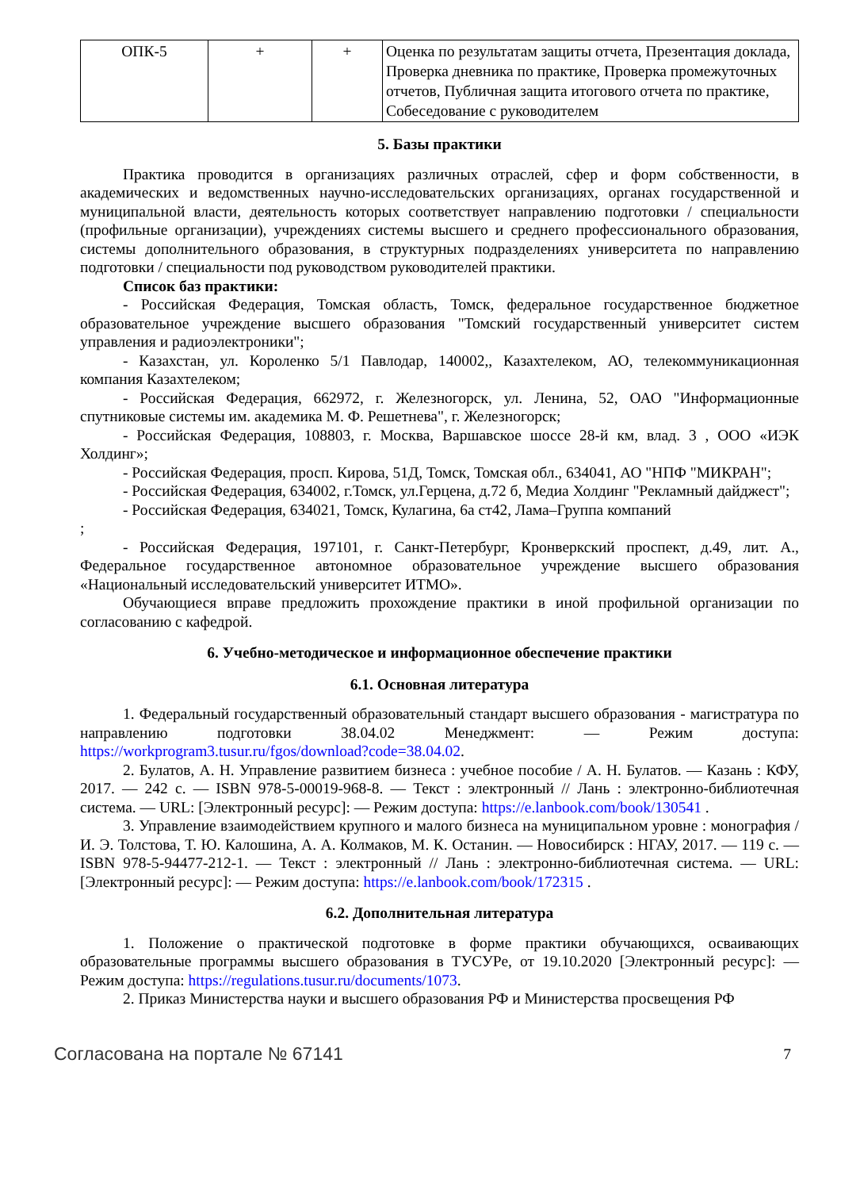| ОПК-5 | + | + | Оценка по результатам защиты отчета, Презентация доклада, Проверка дневника по практике, Проверка промежуточных отчетов, Публичная защита итогового отчета по практике, Собеседование с руководителем |
5. Базы практики
Практика проводится в организациях различных отраслей, сфер и форм собственности, в академических и ведомственных научно-исследовательских организациях, органах государственной и муниципальной власти, деятельность которых соответствует направлению подготовки / специальности (профильные организации), учреждениях системы высшего и среднего профессионального образования, системы дополнительного образования, в структурных подразделениях университета по направлению подготовки / специальности под руководством руководителей практики.
Список баз практики:
- Российская Федерация, Томская область, Томск, федеральное государственное бюджетное образовательное учреждение высшего образования "Томский государственный университет систем управления и радиоэлектроники";
- Казахстан, ул. Короленко 5/1 Павлодар, 140002,, Казахтелеком, АО, телекоммуникационная компания Казахтелеком;
- Российская Федерация, 662972, г. Железногорск, ул. Ленина, 52, ОАО "Информационные спутниковые системы им. академика М. Ф. Решетнева", г. Железногорск;
- Российская Федерация, 108803, г. Москва, Варшавское шоссе 28-й км, влад. 3 , ООО «ИЭК Холдинг»;
- Российская Федерация, просп. Кирова, 51Д, Томск, Томская обл., 634041, АО "НПФ "МИКРАН";
- Российская Федерация, 634002, г.Томск, ул.Герцена, д.72 б, Медиа Холдинг "Рекламный дайджест";
- Российская Федерация, 634021, Томск, Кулагина, 6а ст42, Лама–Группа компаний
;
- Российская Федерация, 197101, г. Санкт-Петербург, Кронверкский проспект, д.49, лит. А., Федеральное государственное автономное образовательное учреждение высшего образования «Национальный исследовательский университет ИТМО».
Обучающиеся вправе предложить прохождение практики в иной профильной организации по согласованию с кафедрой.
6. Учебно-методическое и информационное обеспечение практики
6.1. Основная литература
1. Федеральный государственный образовательный стандарт высшего образования - магистратура по направлению подготовки 38.04.02 Менеджмент: — Режим доступа: https://workprogram3.tusur.ru/fgos/download?code=38.04.02.
2. Булатов, А. Н. Управление развитием бизнеса : учебное пособие / А. Н. Булатов. — Казань : КФУ, 2017. — 242 с. — ISBN 978-5-00019-968-8. — Текст : электронный // Лань : электронно-библиотечная система. — URL: [Электронный ресурс]: — Режим доступа: https://e.lanbook.com/book/130541 .
3. Управление взаимодействием крупного и малого бизнеса на муниципальном уровне : монография / И. Э. Толстова, Т. Ю. Калошина, А. А. Колмаков, М. К. Останин. — Новосибирск : НГАУ, 2017. — 119 с. — ISBN 978-5-94477-212-1. — Текст : электронный // Лань : электронно-библиотечная система. — URL: [Электронный ресурс]: — Режим доступа: https://e.lanbook.com/book/172315 .
6.2. Дополнительная литература
1. Положение о практической подготовке в форме практики обучающихся, осваивающих образовательные программы высшего образования в ТУСУРе, от 19.10.2020 [Электронный ресурс]: — Режим доступа: https://regulations.tusur.ru/documents/1073.
2. Приказ Министерства науки и высшего образования РФ и Министерства просвещения РФ
Согласована на портале № 67141 7